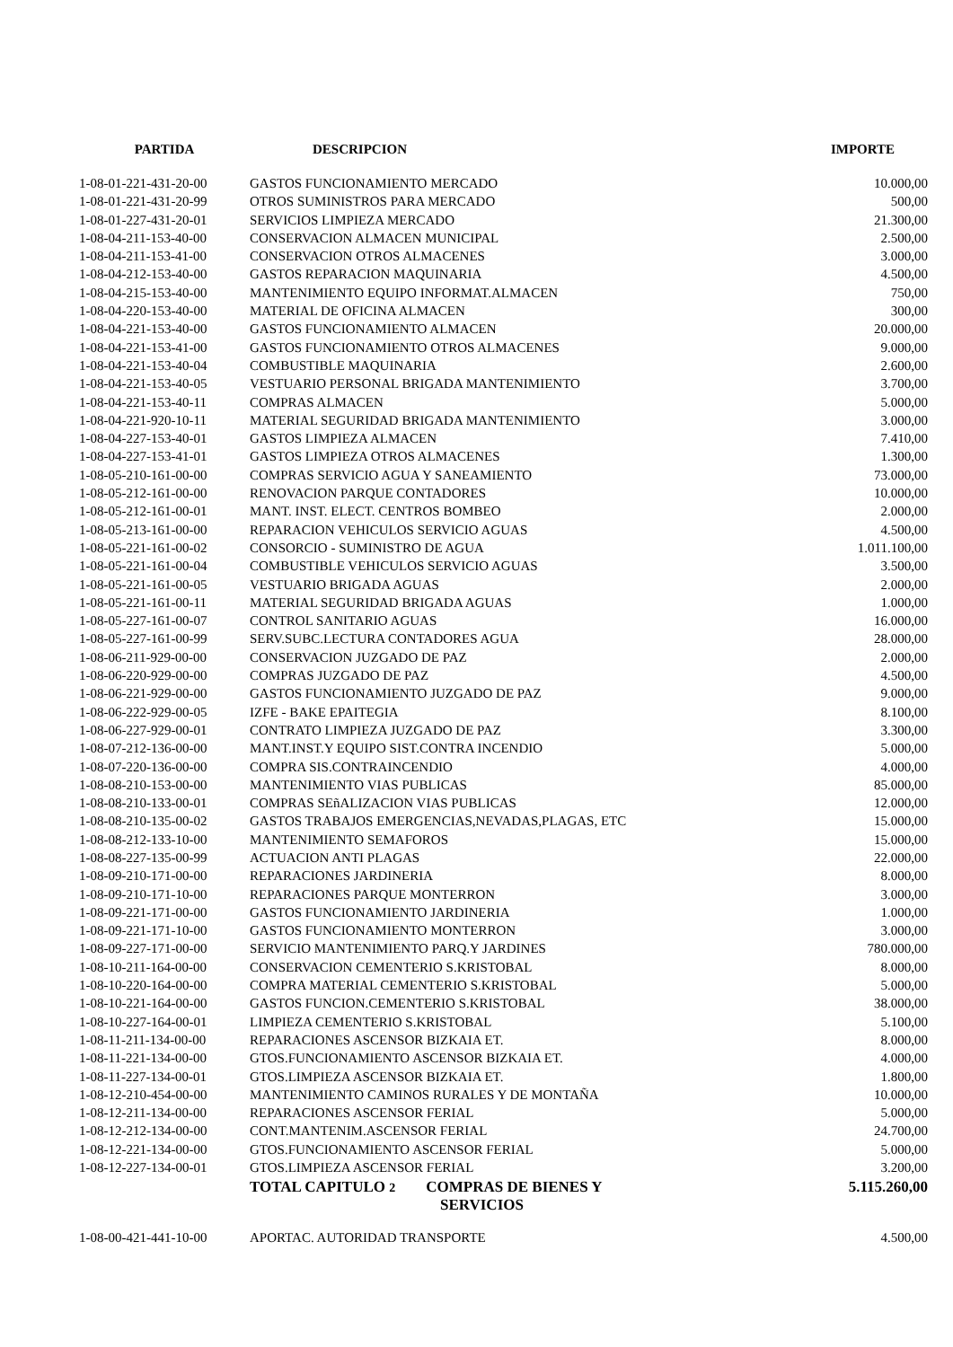| PARTIDA | DESCRIPCION | IMPORTE |
| --- | --- | --- |
| 1-08-01-221-431-20-00 | GASTOS FUNCIONAMIENTO MERCADO | 10.000,00 |
| 1-08-01-221-431-20-99 | OTROS SUMINISTROS PARA MERCADO | 500,00 |
| 1-08-01-227-431-20-01 | SERVICIOS LIMPIEZA MERCADO | 21.300,00 |
| 1-08-04-211-153-40-00 | CONSERVACION ALMACEN MUNICIPAL | 2.500,00 |
| 1-08-04-211-153-41-00 | CONSERVACION OTROS ALMACENES | 3.000,00 |
| 1-08-04-212-153-40-00 | GASTOS REPARACION MAQUINARIA | 4.500,00 |
| 1-08-04-215-153-40-00 | MANTENIMIENTO EQUIPO INFORMAT.ALMACEN | 750,00 |
| 1-08-04-220-153-40-00 | MATERIAL DE OFICINA ALMACEN | 300,00 |
| 1-08-04-221-153-40-00 | GASTOS FUNCIONAMIENTO ALMACEN | 20.000,00 |
| 1-08-04-221-153-41-00 | GASTOS FUNCIONAMIENTO OTROS ALMACENES | 9.000,00 |
| 1-08-04-221-153-40-04 | COMBUSTIBLE MAQUINARIA | 2.600,00 |
| 1-08-04-221-153-40-05 | VESTUARIO PERSONAL BRIGADA MANTENIMIENTO | 3.700,00 |
| 1-08-04-221-153-40-11 | COMPRAS ALMACEN | 5.000,00 |
| 1-08-04-221-920-10-11 | MATERIAL SEGURIDAD BRIGADA MANTENIMIENTO | 3.000,00 |
| 1-08-04-227-153-40-01 | GASTOS LIMPIEZA ALMACEN | 7.410,00 |
| 1-08-04-227-153-41-01 | GASTOS LIMPIEZA OTROS ALMACENES | 1.300,00 |
| 1-08-05-210-161-00-00 | COMPRAS SERVICIO AGUA Y SANEAMIENTO | 73.000,00 |
| 1-08-05-212-161-00-00 | RENOVACION PARQUE CONTADORES | 10.000,00 |
| 1-08-05-212-161-00-01 | MANT. INST. ELECT. CENTROS BOMBEO | 2.000,00 |
| 1-08-05-213-161-00-00 | REPARACION VEHICULOS SERVICIO AGUAS | 4.500,00 |
| 1-08-05-221-161-00-02 | CONSORCIO - SUMINISTRO DE AGUA | 1.011.100,00 |
| 1-08-05-221-161-00-04 | COMBUSTIBLE VEHICULOS SERVICIO AGUAS | 3.500,00 |
| 1-08-05-221-161-00-05 | VESTUARIO BRIGADA AGUAS | 2.000,00 |
| 1-08-05-221-161-00-11 | MATERIAL SEGURIDAD BRIGADA AGUAS | 1.000,00 |
| 1-08-05-227-161-00-07 | CONTROL SANITARIO AGUAS | 16.000,00 |
| 1-08-05-227-161-00-99 | SERV.SUBC.LECTURA CONTADORES AGUA | 28.000,00 |
| 1-08-06-211-929-00-00 | CONSERVACION JUZGADO DE PAZ | 2.000,00 |
| 1-08-06-220-929-00-00 | COMPRAS JUZGADO DE PAZ | 4.500,00 |
| 1-08-06-221-929-00-00 | GASTOS FUNCIONAMIENTO JUZGADO DE PAZ | 9.000,00 |
| 1-08-06-222-929-00-05 | IZFE - BAKE EPAITEGIA | 8.100,00 |
| 1-08-06-227-929-00-01 | CONTRATO LIMPIEZA JUZGADO DE PAZ | 3.300,00 |
| 1-08-07-212-136-00-00 | MANT.INST.Y EQUIPO SIST.CONTRA INCENDIO | 5.000,00 |
| 1-08-07-220-136-00-00 | COMPRA SIS.CONTRAINCENDIO | 4.000,00 |
| 1-08-08-210-153-00-00 | MANTENIMIENTO VIAS PUBLICAS | 85.000,00 |
| 1-08-08-210-133-00-01 | COMPRAS SEñALIZACION VIAS PUBLICAS | 12.000,00 |
| 1-08-08-210-135-00-02 | GASTOS TRABAJOS EMERGENCIAS,NEVADAS,PLAGAS, ETC | 15.000,00 |
| 1-08-08-212-133-10-00 | MANTENIMIENTO SEMAFOROS | 15.000,00 |
| 1-08-08-227-135-00-99 | ACTUACION ANTI PLAGAS | 22.000,00 |
| 1-08-09-210-171-00-00 | REPARACIONES JARDINERIA | 8.000,00 |
| 1-08-09-210-171-10-00 | REPARACIONES PARQUE MONTERRON | 3.000,00 |
| 1-08-09-221-171-00-00 | GASTOS FUNCIONAMIENTO JARDINERIA | 1.000,00 |
| 1-08-09-221-171-10-00 | GASTOS FUNCIONAMIENTO MONTERRON | 3.000,00 |
| 1-08-09-227-171-00-00 | SERVICIO MANTENIMIENTO PARQ.Y JARDINES | 780.000,00 |
| 1-08-10-211-164-00-00 | CONSERVACION CEMENTERIO S.KRISTOBAL | 8.000,00 |
| 1-08-10-220-164-00-00 | COMPRA MATERIAL CEMENTERIO S.KRISTOBAL | 5.000,00 |
| 1-08-10-221-164-00-00 | GASTOS FUNCION.CEMENTERIO S.KRISTOBAL | 38.000,00 |
| 1-08-10-227-164-00-01 | LIMPIEZA CEMENTERIO S.KRISTOBAL | 5.100,00 |
| 1-08-11-211-134-00-00 | REPARACIONES ASCENSOR BIZKAIA ET. | 8.000,00 |
| 1-08-11-221-134-00-00 | GTOS.FUNCIONAMIENTO ASCENSOR BIZKAIA ET. | 4.000,00 |
| 1-08-11-227-134-00-01 | GTOS.LIMPIEZA ASCENSOR BIZKAIA ET. | 1.800,00 |
| 1-08-12-210-454-00-00 | MANTENIMIENTO CAMINOS RURALES Y DE MONTAÑA | 10.000,00 |
| 1-08-12-211-134-00-00 | REPARACIONES ASCENSOR FERIAL | 5.000,00 |
| 1-08-12-212-134-00-00 | CONT.MANTENIM.ASCENSOR FERIAL | 24.700,00 |
| 1-08-12-221-134-00-00 | GTOS.FUNCIONAMIENTO ASCENSOR FERIAL | 5.000,00 |
| 1-08-12-227-134-00-01 | GTOS.LIMPIEZA ASCENSOR FERIAL | 3.200,00 |
| | TOTAL CAPITULO 2 COMPRAS DE BIENES Y SERVICIOS | 5.115.260,00 |
| 1-08-00-421-441-10-00 | APORTAC. AUTORIDAD TRANSPORTE | 4.500,00 |